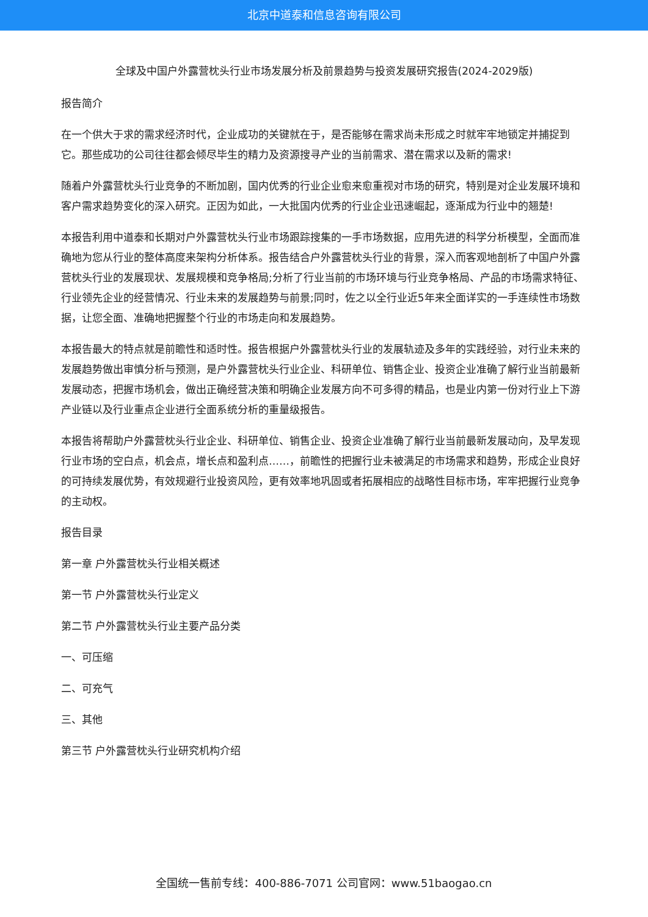北京中道泰和信息咨询有限公司
全球及中国户外露营枕头行业市场发展分析及前景趋势与投资发展研究报告(2024-2029版)
报告简介
在一个供大于求的需求经济时代，企业成功的关键就在于，是否能够在需求尚未形成之时就牢牢地锁定并捕捉到它。那些成功的公司往往都会倾尽毕生的精力及资源搜寻产业的当前需求、潜在需求以及新的需求!
随着户外露营枕头行业竞争的不断加剧，国内优秀的行业企业愈来愈重视对市场的研究，特别是对企业发展环境和客户需求趋势变化的深入研究。正因为如此，一大批国内优秀的行业企业迅速崛起，逐渐成为行业中的翘楚!
本报告利用中道泰和长期对户外露营枕头行业市场跟踪搜集的一手市场数据，应用先进的科学分析模型，全面而准确地为您从行业的整体高度来架构分析体系。报告结合户外露营枕头行业的背景，深入而客观地剖析了中国户外露营枕头行业的发展现状、发展规模和竞争格局;分析了行业当前的市场环境与行业竞争格局、产品的市场需求特征、行业领先企业的经营情况、行业未来的发展趋势与前景;同时，佐之以全行业近5年来全面详实的一手连续性市场数据，让您全面、准确地把握整个行业的市场走向和发展趋势。
本报告最大的特点就是前瞻性和适时性。报告根据户外露营枕头行业的发展轨迹及多年的实践经验，对行业未来的发展趋势做出审慎分析与预测，是户外露营枕头行业企业、科研单位、销售企业、投资企业准确了解行业当前最新发展动态，把握市场机会，做出正确经营决策和明确企业发展方向不可多得的精品，也是业内第一份对行业上下游产业链以及行业重点企业进行全面系统分析的重量级报告。
本报告将帮助户外露营枕头行业企业、科研单位、销售企业、投资企业准确了解行业当前最新发展动向，及早发现行业市场的空白点，机会点，增长点和盈利点……，前瞻性的把握行业未被满足的市场需求和趋势，形成企业良好的可持续发展优势，有效规避行业投资风险，更有效率地巩固或者拓展相应的战略性目标市场，牢牢把握行业竞争的主动权。
报告目录
第一章 户外露营枕头行业相关概述
第一节 户外露营枕头行业定义
第二节 户外露营枕头行业主要产品分类
一、可压缩
二、可充气
三、其他
第三节 户外露营枕头行业研究机构介绍
全国统一售前专线：400-886-7071 公司官网：www.51baogao.cn